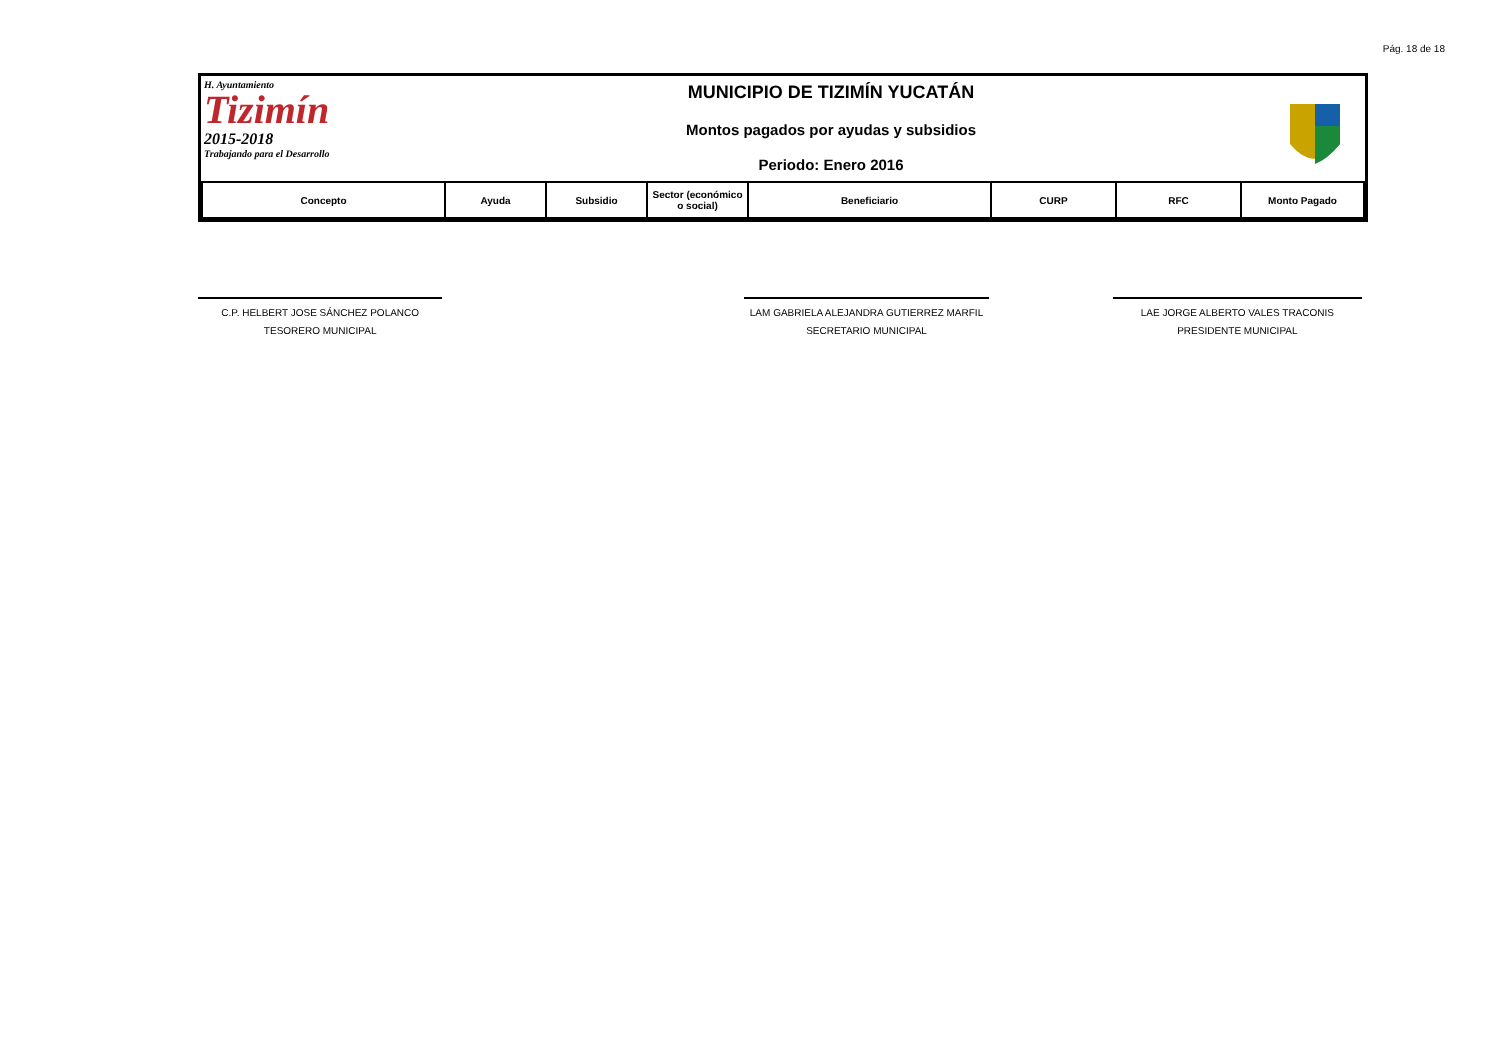Pág. 18 de 18
H. Ayuntamiento
Tizimín
2015-2018
Trabajando para el Desarrollo
MUNICIPIO DE TIZIMÍN YUCATÁN
Montos pagados por ayudas y subsidios
Periodo: Enero 2016
| Concepto | Ayuda | Subsidio | Sector (económico o social) | Beneficiario | CURP | RFC | Monto Pagado |
| --- | --- | --- | --- | --- | --- | --- | --- |
C.P. HELBERT JOSE SÁNCHEZ POLANCO
TESORERO MUNICIPAL
LAM GABRIELA ALEJANDRA GUTIERREZ MARFIL
SECRETARIO MUNICIPAL
LAE JORGE ALBERTO VALES TRACONIS
PRESIDENTE MUNICIPAL